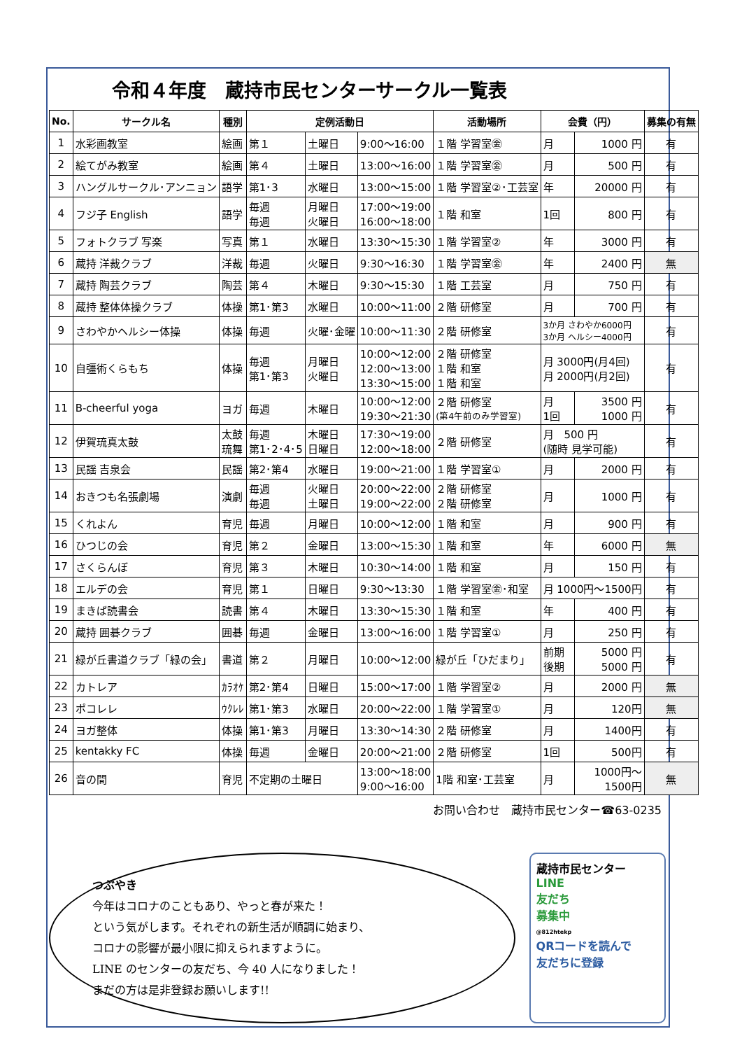令和４年度　蔵持市民センターサークル一覧表
| No. | サークル名 | 種別 | 定例活動日 | | | 活動場所 | 会費（円） | | 募集の有無 |
| --- | --- | --- | --- | --- | --- | --- | --- | --- | --- |
| 1 | 水彩画教室 | 絵画 | 第１ | 土曜日 | 9:00～16:00 | １階 学習室㊎ | 月 | 1000 円 | 有 |
| 2 | 絵てがみ教室 | 絵画 | 第４ | 土曜日 | 13:00～16:00 | １階 学習室㊎ | 月 | 500 円 | 有 |
| 3 | ハングルサークル･アンニョン | 語学 | 第1･3 | 水曜日 | 13:00～15:00 | １階 学習室②･工芸室 | 年 | 20000 円 | 有 |
| 4 | フジ子 English | 語学 | 毎週 毎週 | 月曜日 火曜日 | 17:00～19:00 16:00～18:00 | １階 和室 | 1回 | 800 円 | 有 |
| 5 | フォトクラブ 写楽 | 写真 | 第１ | 水曜日 | 13:30～15:30 | １階 学習室② | 年 | 3000 円 | 有 |
| 6 | 蔵持 洋裁クラブ | 洋裁 | 毎週 | 火曜日 | 9:30～16:30 | １階 学習室㊎ | 年 | 2400 円 | 無 |
| 7 | 蔵持 陶芸クラブ | 陶芸 | 第４ | 木曜日 | 9:30～15:30 | １階 工芸室 | 月 | 750 円 | 有 |
| 8 | 蔵持 整体体操クラブ | 体操 | 第1･第3 | 水曜日 | 10:00～11:00 | ２階 研修室 | 月 | 700 円 | 有 |
| 9 | さわやかヘルシー体操 | 体操 | 毎週 | 火曜･金曜 | 10:00～11:30 | ２階 研修室 | 3か月 さわやか6000円 3か月 ヘルシー4000円 | | 有 |
| 10 | 自彊術くらもち | 体操 | 毎週 第1･第3 | 月曜日 火曜日 | 10:00～12:00 12:00～13:00 13:30～15:00 | ２階 研修室 １階 和室 １階 和室 | 月 3000円(月4回) 月 2000円(月2回) | | 有 |
| 11 | B-cheerful yoga | ヨガ | 毎週 | 木曜日 | 10:00～12:00 19:30～21:30 | ２階 研修室 (第4午前のみ学習室) | 月 1回 | 3500 円 1000 円 | 有 |
| 12 | 伊賀琉真太鼓 | 太鼓 琉舞 | 毎週 第1･2･4･5 | 木曜日 日曜日 | 17:30～19:00 12:00～18:00 | ２階 研修室 | 月 500 円 (随時 見学可能) | | 有 |
| 13 | 民謡 吉泉会 | 民謡 | 第2･第4 | 水曜日 | 19:00～21:00 | １階 学習室① | 月 | 2000 円 | 有 |
| 14 | おきつも名張劇場 | 演劇 | 毎週 毎週 | 火曜日 土曜日 | 20:00～22:00 19:00～22:00 | ２階 研修室 ２階 研修室 | 月 | 1000 円 | 有 |
| 15 | くれよん | 育児 | 毎週 | 月曜日 | 10:00～12:00 | １階 和室 | 月 | 900 円 | 有 |
| 16 | ひつじの会 | 育児 | 第２ | 金曜日 | 13:00～15:30 | １階 和室 | 年 | 6000 円 | 無 |
| 17 | さくらんぼ | 育児 | 第３ | 木曜日 | 10:30～14:00 | １階 和室 | 月 | 150 円 | 有 |
| 18 | エルデの会 | 育児 | 第１ | 日曜日 | 9:30～13:30 | １階 学習室㊎･和室 | 月 1000円～1500円 | | 有 |
| 19 | まきば読書会 | 読書 | 第４ | 木曜日 | 13:30～15:30 | １階 和室 | 年 | 400 円 | 有 |
| 20 | 蔵持 囲碁クラブ | 囲碁 | 毎週 | 金曜日 | 13:00～16:00 | １階 学習室① | 月 | 250 円 | 有 |
| 21 | 緑が丘書道クラブ「緑の会」 | 書道 | 第２ | 月曜日 | 10:00～12:00 | 緑が丘「ひだまり」 | 前期 後期 | 5000 円 5000 円 | 有 |
| 22 | カトレア | ｶﾗｵｹ | 第2･第4 | 日曜日 | 15:00～17:00 | １階 学習室② | 月 | 2000 円 | 無 |
| 23 | ポコレレ | ｳｸﾚﾚ | 第1･第3 | 水曜日 | 20:00～22:00 | １階 学習室① | 月 | 120円 | 無 |
| 24 | ヨガ整体 | 体操 | 第1･第3 | 月曜日 | 13:30～14:30 | ２階 研修室 | 月 | 1400円 | 有 |
| 25 | kentakky FC | 体操 | 毎週 | 金曜日 | 20:00～21:00 | ２階 研修室 | 1回 | 500円 | 有 |
| 26 | 音の間 | 育児 | 不定期の土曜日 | | 13:00～18:00 9:00～16:00 | 1階 和室･工芸室 | 月 | 1000円～ 1500円 | 無 |
お問い合わせ　蔵持市民センター☎63-0235
つぶやき
今年はコロナのこともあり、やっと春が来た！
という気がします。それぞれの新生活が順調に始まり、
コロナの影響が最小限に抑えられますように。
LINE のセンターの友だち、今 40 人になりました！
まだの方は是非登録お願いします!!
蔵持市民センター
LINE
友だち
募集中
@812htekp
QRコードを読んで
友だちに登録